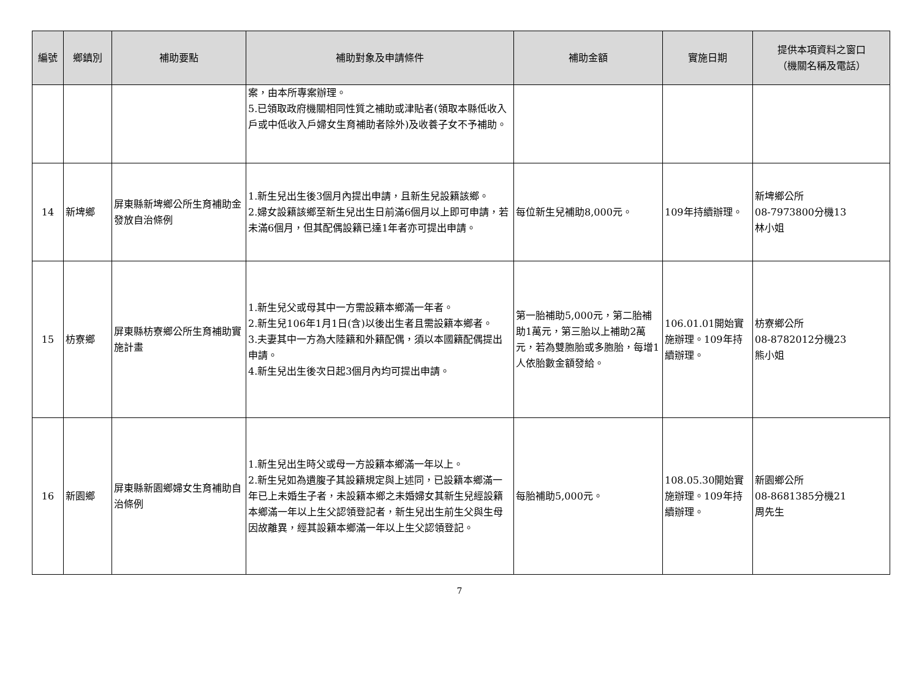| 編號 | 鄉鎮別 | 補助要點 | 補助對象及申請條件 | 補助金額 | 實施日期 | 提供本項資料之窗口 （機關名稱及電話） |
| --- | --- | --- | --- | --- | --- | --- |
| | | | 案，由本所專案辦理。 5.已領取政府機關相同性質之補助或津貼者(領取本縣低收入戶或中低收入戶婦女生育補助者除外)及收養子女不予補助。 | | | |
| 14 | 新埤鄉 | 屏東縣新埤鄉公所生育補助金發放自治條例 | 1.新生兒出生後3個月內提出申請，且新生兒設籍該鄉。 2.婦女設籍該鄉至新生兒出生日前滿6個月以上即可申請，若未滿6個月，但其配偶設籍已達1年者亦可提出申請。 | 每位新生兒補助8,000元。 | 109年持續辦理。 | 新埤鄉公所 08-7973800分機13 林小姐 |
| 15 | 枋寮鄉 | 屏東縣枋寮鄉公所生育補助實施計畫 | 1.新生兒父或母其中一方需設籍本鄉滿一年者。 2.新生兒106年1月1日(含)以後出生者且需設籍本鄉者。 3.夫妻其中一方為大陸籍和外籍配偶，須以本國籍配偶提出申請。 4.新生兒出生後次日起3個月內均可提出申請。 | 第一胎補助5,000元，第二胎補助1萬元，第三胎以上補助2萬元，若為雙胞胎或多胞胎，每增1人依胎數金額發給。 | 106.01.01開始實施辦理。109年持續辦理。 | 枋寮鄉公所 08-8782012分機23 熊小姐 |
| 16 | 新園鄉 | 屏東縣新園鄉婦女生育補助自治條例 | 1.新生兒出生時父或母一方設籍本鄉滿一年以上。 2.新生兒如為遺腹子其設籍規定與上述同，已設籍本鄉滿一年已上未婚生子者，未設籍本鄉之未婚婦女其新生兒經設籍本鄉滿一年以上生父認領登記者，新生兒出生前生父與生母因故離異，經其設籍本鄉滿一年以上生父認領登記。 | 每胎補助5,000元。 | 108.05.30開始實施辦理。109年持續辦理。 | 新園鄉公所 08-8681385分機21 周先生 |
7